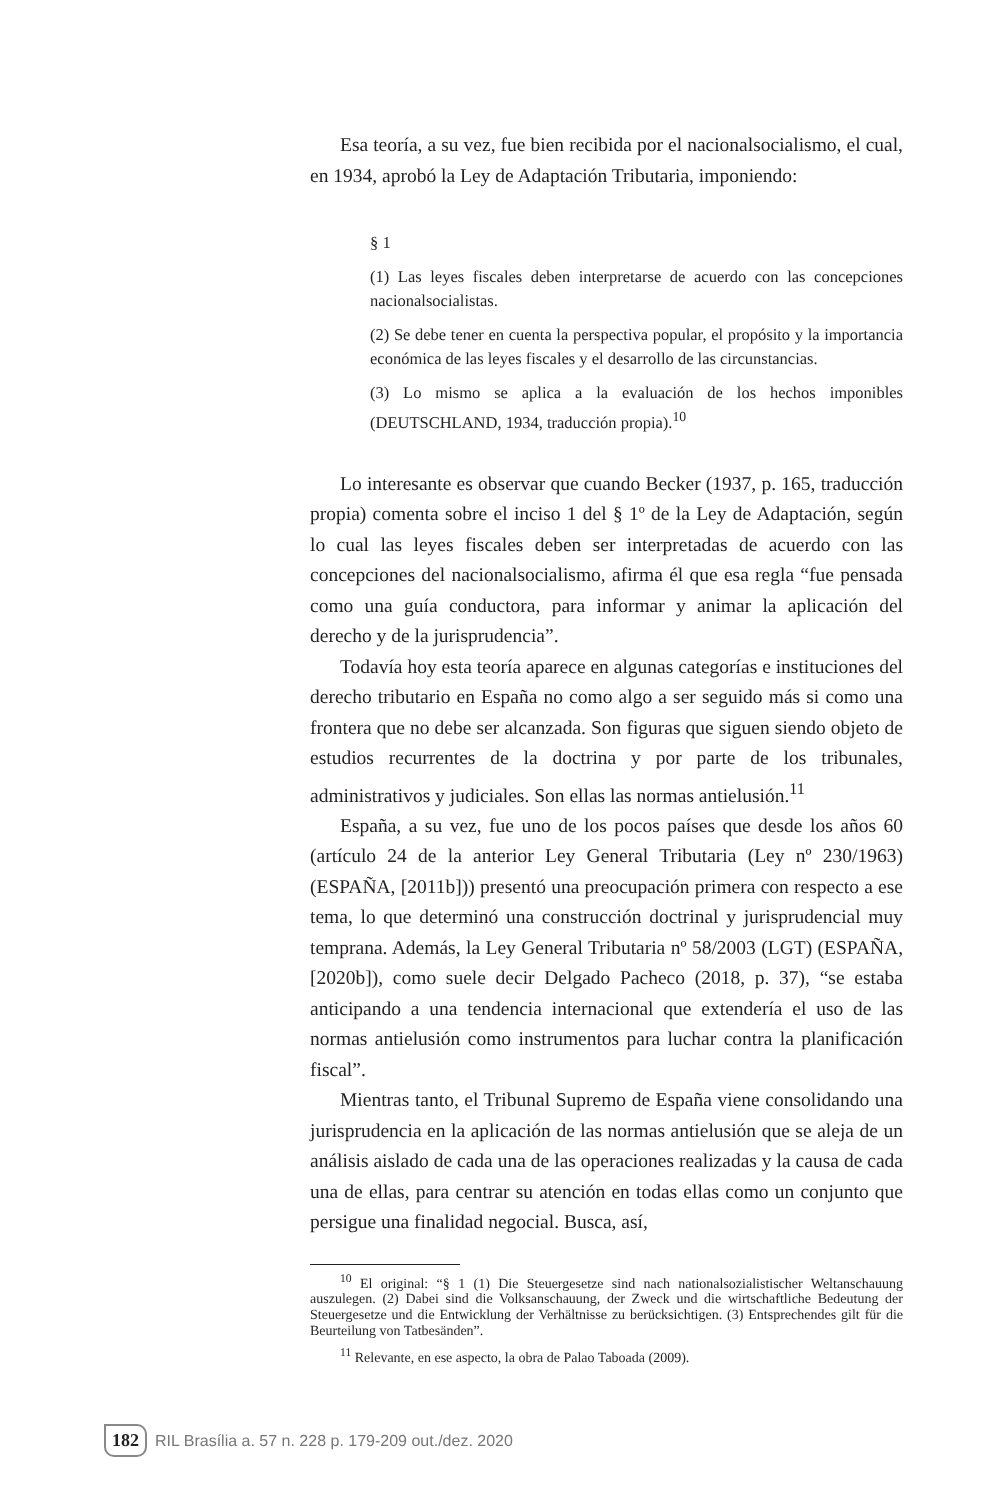Esa teoría, a su vez, fue bien recibida por el nacionalsocialismo, el cual, en 1934, aprobó la Ley de Adaptación Tributaria, imponiendo:
§ 1
(1) Las leyes fiscales deben interpretarse de acuerdo con las concepciones nacionalsocialistas.
(2) Se debe tener en cuenta la perspectiva popular, el propósito y la importancia económica de las leyes fiscales y el desarrollo de las circunstancias.
(3) Lo mismo se aplica a la evaluación de los hechos imponibles (DEUTSCHLAND, 1934, traducción propia).<sup>10</sup>
Lo interesante es observar que cuando Becker (1937, p. 165, traducción propia) comenta sobre el inciso 1 del § 1º de la Ley de Adaptación, según lo cual las leyes fiscales deben ser interpretadas de acuerdo con las concepciones del nacionalsocialismo, afirma él que esa regla “fue pensada como una guía conductora, para informar y animar la aplicación del derecho y de la jurisprudencia”.
Todavía hoy esta teoría aparece en algunas categorías e instituciones del derecho tributario en España no como algo a ser seguido más si como una frontera que no debe ser alcanzada. Son figuras que siguen siendo objeto de estudios recurrentes de la doctrina y por parte de los tribunales, administrativos y judiciales. Son ellas las normas antielusión.<sup>11</sup>
España, a su vez, fue uno de los pocos países que desde los años 60 (artículo 24 de la anterior Ley General Tributaria (Ley nº 230/1963) (ESPAÑA, [2011b])) presentó una preocupación primera con respecto a ese tema, lo que determinó una construcción doctrinal y jurisprudencial muy temprana. Además, la Ley General Tributaria nº 58/2003 (LGT) (ESPAÑA, [2020b]), como suele decir Delgado Pacheco (2018, p. 37), “se estaba anticipando a una tendencia internacional que extendería el uso de las normas antielusión como instrumentos para luchar contra la planificación fiscal”.
Mientras tanto, el Tribunal Supremo de España viene consolidando una jurisprudencia en la aplicación de las normas antielusión que se aleja de un análisis aislado de cada una de las operaciones realizadas y la causa de cada una de ellas, para centrar su atención en todas ellas como un conjunto que persigue una finalidad negocial. Busca, así,
<sup>10</sup> El original: “§ 1 (1) Die Steuergesetze sind nach nationalsozialistischer Weltanschauung auszulegen. (2) Dabei sind die Volksanschauung, der Zweck und die wirtschaftliche Bedeutung der Steuergesetze und die Entwicklung der Verhältnisse zu berücksichtigen. (3) Entsprechendes gilt für die Beurteilung von Tatbesänden”.
<sup>11</sup> Relevante, en ese aspecto, la obra de Palao Taboada (2009).
182 RIL Brasília a. 57 n. 228 p. 179-209 out./dez. 2020